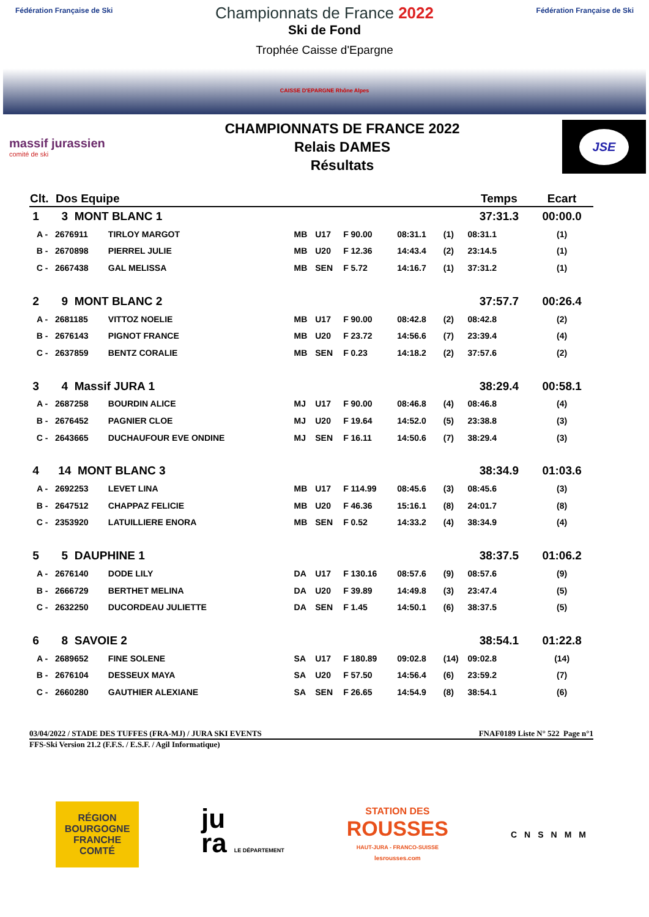Fédération Française de Ski Fédération Française de Ski
Championnats de France 2022
Ski de Fond
Trophée Caisse d'Epargne
CAISSE D'EPARGNE Rhône Alpes
massif jurassien
comité de ski
CHAMPIONNATS DE FRANCE 2022
Relais DAMES
Résultats
JSE
| Clt. | Dos Equipe | | | | | | | Temps | | Ecart |
| --- | --- | --- | --- | --- | --- | --- | --- | --- | --- | --- |
| 1 | 3 MONT BLANC 1 | | | | | | | 37:31.3 | | 00:00.0 |
| A - | 2676911 | TIRLOY MARGOT | MB | U17 | F 90.00 | 08:31.1 | (1) | 08:31.1 | | (1) |
| B - | 2670898 | PIERREL JULIE | MB | U20 | F 12.36 | 14:43.4 | (2) | 23:14.5 | | (1) |
| C - | 2667438 | GAL MELISSA | MB | SEN | F 5.72 | 14:16.7 | (1) | 37:31.2 | | (1) |
| 2 | 9 MONT BLANC 2 | | | | | | | 37:57.7 | | 00:26.4 |
| A - | 2681185 | VITTOZ NOELIE | MB | U17 | F 90.00 | 08:42.8 | (2) | 08:42.8 | | (2) |
| B - | 2676143 | PIGNOT FRANCE | MB | U20 | F 23.72 | 14:56.6 | (7) | 23:39.4 | | (4) |
| C - | 2637859 | BENTZ CORALIE | MB | SEN | F 0.23 | 14:18.2 | (2) | 37:57.6 | | (2) |
| 3 | 4 Massif JURA 1 | | | | | | | 38:29.4 | | 00:58.1 |
| A - | 2687258 | BOURDIN ALICE | MJ | U17 | F 90.00 | 08:46.8 | (4) | 08:46.8 | | (4) |
| B - | 2676452 | PAGNIER CLOE | MJ | U20 | F 19.64 | 14:52.0 | (5) | 23:38.8 | | (3) |
| C - | 2643665 | DUCHAUFOUR EVE ONDINE | MJ | SEN | F 16.11 | 14:50.6 | (7) | 38:29.4 | | (3) |
| 4 | 14 MONT BLANC 3 | | | | | | | 38:34.9 | | 01:03.6 |
| A - | 2692253 | LEVET LINA | MB | U17 | F 114.99 | 08:45.6 | (3) | 08:45.6 | | (3) |
| B - | 2647512 | CHAPPAZ FELICIE | MB | U20 | F 46.36 | 15:16.1 | (8) | 24:01.7 | | (8) |
| C - | 2353920 | LATUILLIERE ENORA | MB | SEN | F 0.52 | 14:33.2 | (4) | 38:34.9 | | (4) |
| 5 | 5 DAUPHINE 1 | | | | | | | 38:37.5 | | 01:06.2 |
| A - | 2676140 | DODE LILY | DA | U17 | F 130.16 | 08:57.6 | (9) | 08:57.6 | | (9) |
| B - | 2666729 | BERTHET MELINA | DA | U20 | F 39.89 | 14:49.8 | (3) | 23:47.4 | | (5) |
| C - | 2632250 | DUCORDEAU JULIETTE | DA | SEN | F 1.45 | 14:50.1 | (6) | 38:37.5 | | (5) |
| 6 | 8 SAVOIE 2 | | | | | | | 38:54.1 | | 01:22.8 |
| A - | 2689652 | FINE SOLENE | SA | U17 | F 180.89 | 09:02.8 | (14) | 09:02.8 | | (14) |
| B - | 2676104 | DESSEUX MAYA | SA | U20 | F 57.50 | 14:56.4 | (6) | 23:59.2 | | (7) |
| C - | 2660280 | GAUTHIER ALEXIANE | SA | SEN | F 26.65 | 14:54.9 | (8) | 38:54.1 | | (6) |
03/04/2022 / STADE DES TUFFES (FRA-MJ) / JURA SKI EVENTS FNAF0189 Liste N° 522 Page n°1
FFS-Ski Version 21.2 (F.F.S. / E.S.F. / Agil Informatique)
RÉGION
BOURGOGNE
FRANCHE
COMTÉ
ju
ra LE DÉPARTEMENT
STATION DES
ROUSSES
HAUT-JURA - FRANCO-SUISSE
lesrousses.com
CNSNMM